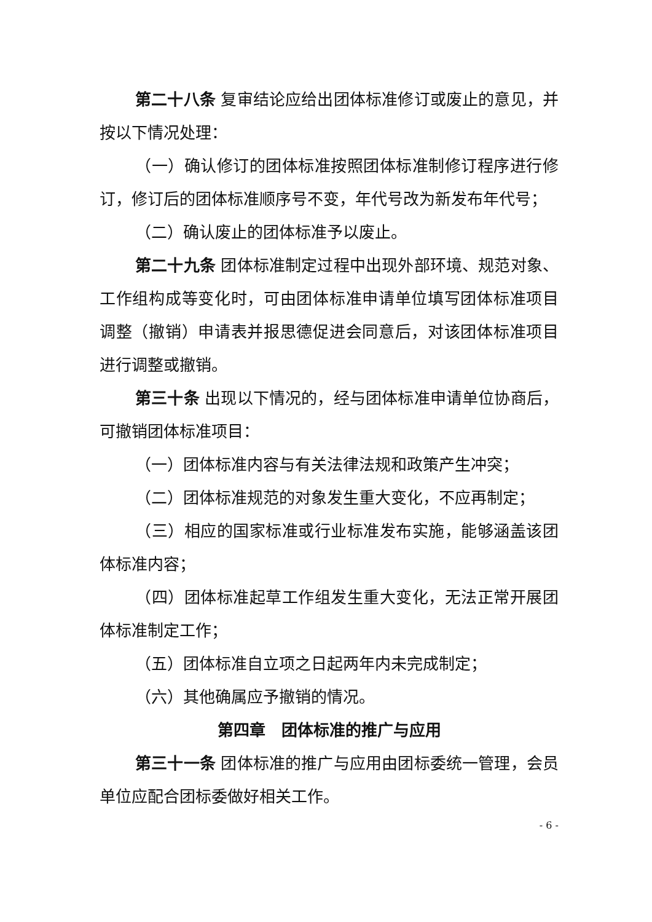第二十八条 复审结论应给出团体标准修订或废止的意见，并按以下情况处理：
（一）确认修订的团体标准按照团体标准制修订程序进行修订，修订后的团体标准顺序号不变，年代号改为新发布年代号；
（二）确认废止的团体标准予以废止。
第二十九条 团体标准制定过程中出现外部环境、规范对象、工作组构成等变化时，可由团体标准申请单位填写团体标准项目调整（撤销）申请表并报思德促进会同意后，对该团体标准项目进行调整或撤销。
第三十条 出现以下情况的，经与团体标准申请单位协商后，可撤销团体标准项目：
（一）团体标准内容与有关法律法规和政策产生冲突；
（二）团体标准规范的对象发生重大变化，不应再制定；
（三）相应的国家标准或行业标准发布实施，能够涵盖该团体标准内容；
（四）团体标准起草工作组发生重大变化，无法正常开展团体标准制定工作；
（五）团体标准自立项之日起两年内未完成制定；
（六）其他确属应予撤销的情况。
第四章　团体标准的推广与应用
第三十一条 团体标准的推广与应用由团标委统一管理，会员单位应配合团标委做好相关工作。
- 6 -